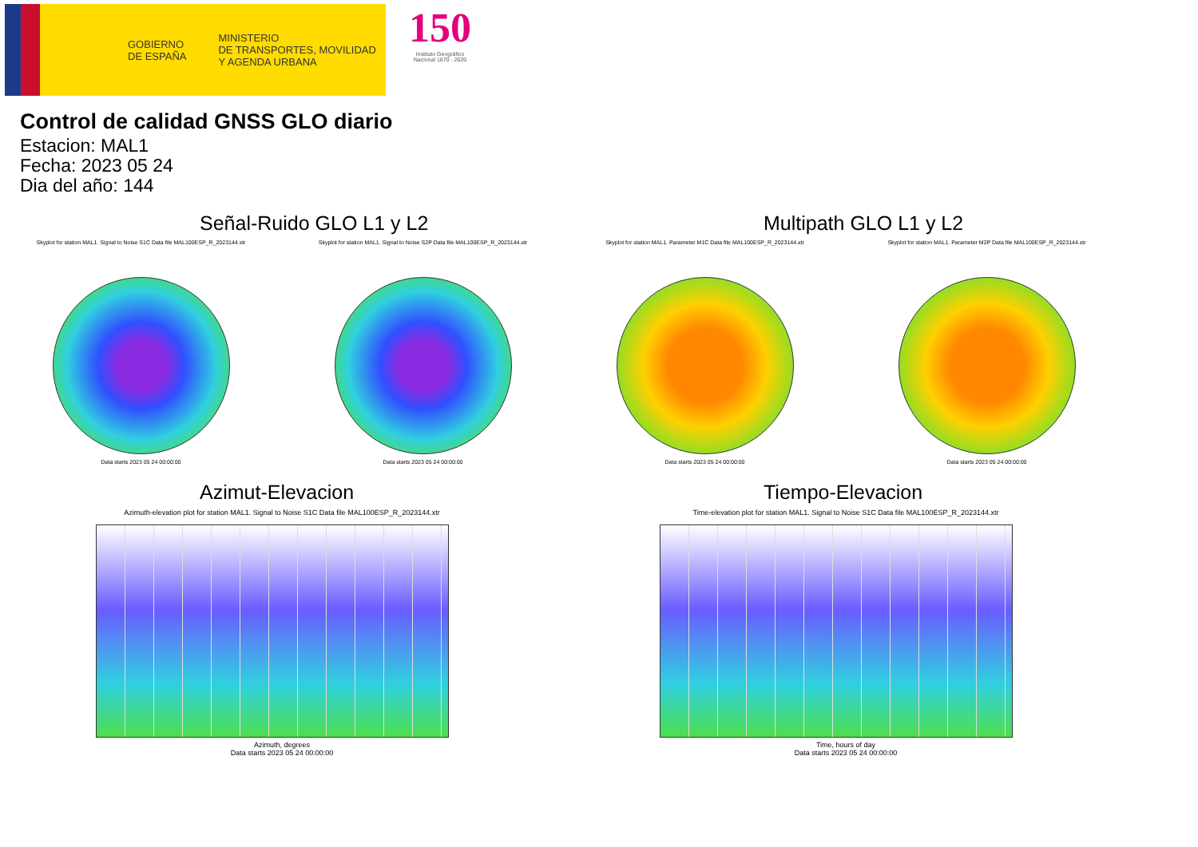GOBIERNO
DE ESPAÑA
MINISTERIO
DE TRANSPORTES, MOVILIDAD
Y AGENDA URBANA
150
Instituto Geográfico Nacional 1870 - 2020
Control de calidad GNSS GLO diario
Estacion: MAL1
Fecha: 2023 05 24
Dia del año: 144
Señal-Ruido GLO L1 y L2
Skyplot for station MAL1. Signal to Noise S1C Data file MAL100ESP_R_2023144.xtr
Data starts 2023 05 24 00:00:00
Skyplot for station MAL1. Signal to Noise S2P Data file MAL100ESP_R_2023144.xtr
Data starts 2023 05 24 00:00:00
Multipath GLO L1 y L2
Skyplot for station MAL1. Parameter M1C Data file MAL100ESP_R_2023144.xtr
Data starts 2023 05 24 00:00:00
Skyplot for station MAL1. Parameter M2P Data file MAL100ESP_R_2023144.xtr
Data starts 2023 05 24 00:00:00
Azimut-Elevacion
Azimuth-elevation plot for station MAL1. Signal to Noise S1C Data file MAL100ESP_R_2023144.xtr
Azimuth, degrees
Data starts 2023 05 24 00:00:00
Tiempo-Elevacion
Time-elevation plot for station MAL1. Signal to Noise S1C Data file MAL100ESP_R_2023144.xtr
Time, hours of day
Data starts 2023 05 24 00:00:00